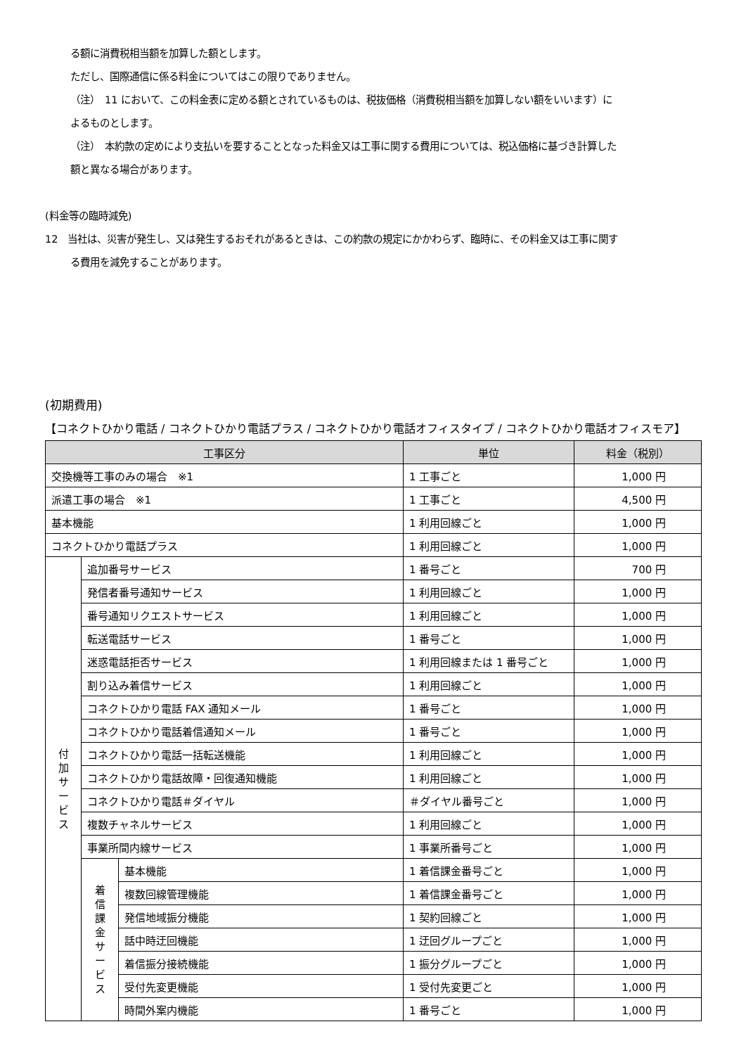る額に消費税相当額を加算した額とします。
ただし、国際通信に係る料金についてはこの限りでありません。
（注）　11 において、この料金表に定める額とされているものは、税抜価格（消費税相当額を加算しない額をいいます）に
よるものとします。
（注）　本約款の定めにより支払いを要することとなった料金又は工事に関する費用については、税込価格に基づき計算した
額と異なる場合があります。
(料金等の臨時減免)
12　当社は、災害が発生し、又は発生するおそれがあるときは、この約款の規定にかかわらず、臨時に、その料金又は工事に関す
る費用を減免することがあります。
(初期費用)
【コネクトひかり電話 / コネクトひかり電話プラス / コネクトひかり電話オフィスタイプ / コネクトひかり電話オフィスモア】
| 工事区分 | | | 単位 | 料金（税別） |
| --- | --- | --- | --- | --- |
| 交換機等工事のみの場合 ※1 | | | 1 工事ごと | 1,000 円 |
| 派遣工事の場合 ※1 | | | 1 工事ごと | 4,500 円 |
| 基本機能 | | | 1 利用回線ごと | 1,000 円 |
| コネクトひかり電話プラス | | | 1 利用回線ごと | 1,000 円 |
| 付 加 サ ー ビ ス | 追加番号サービス | | 1 番号ごと | 700 円 |
| | 発信者番号通知サービス | | 1 利用回線ごと | 1,000 円 |
| | 番号通知リクエストサービス | | 1 利用回線ごと | 1,000 円 |
| | 転送電話サービス | | 1 番号ごと | 1,000 円 |
| | 迷惑電話拒否サービス | | 1 利用回線または 1 番号ごと | 1,000 円 |
| | 割り込み着信サービス | | 1 利用回線ごと | 1,000 円 |
| | コネクトひかり電話 FAX 通知メール | | 1 番号ごと | 1,000 円 |
| | コネクトひかり電話着信通知メール | | 1 番号ごと | 1,000 円 |
| | コネクトひかり電話一括転送機能 | | 1 利用回線ごと | 1,000 円 |
| | コネクトひかり電話故障・回復通知機能 | | 1 利用回線ごと | 1,000 円 |
| | コネクトひかり電話＃ダイヤル | | ＃ダイヤル番号ごと | 1,000 円 |
| | 複数チャネルサービス | | 1 利用回線ごと | 1,000 円 |
| | 事業所間内線サービス | | 1 事業所番号ごと | 1,000 円 |
| | 着 信 課 金 サ ー ビ ス | 基本機能 | 1 着信課金番号ごと | 1,000 円 |
| | | 複数回線管理機能 | 1 着信課金番号ごと | 1,000 円 |
| | | 発信地域振分機能 | 1 契約回線ごと | 1,000 円 |
| | | 話中時迂回機能 | 1 迂回グループごと | 1,000 円 |
| | | 着信振分接続機能 | 1 振分グループごと | 1,000 円 |
| | | 受付先変更機能 | 1 受付先変更ごと | 1,000 円 |
| | | 時間外案内機能 | 1 番号ごと | 1,000 円 |